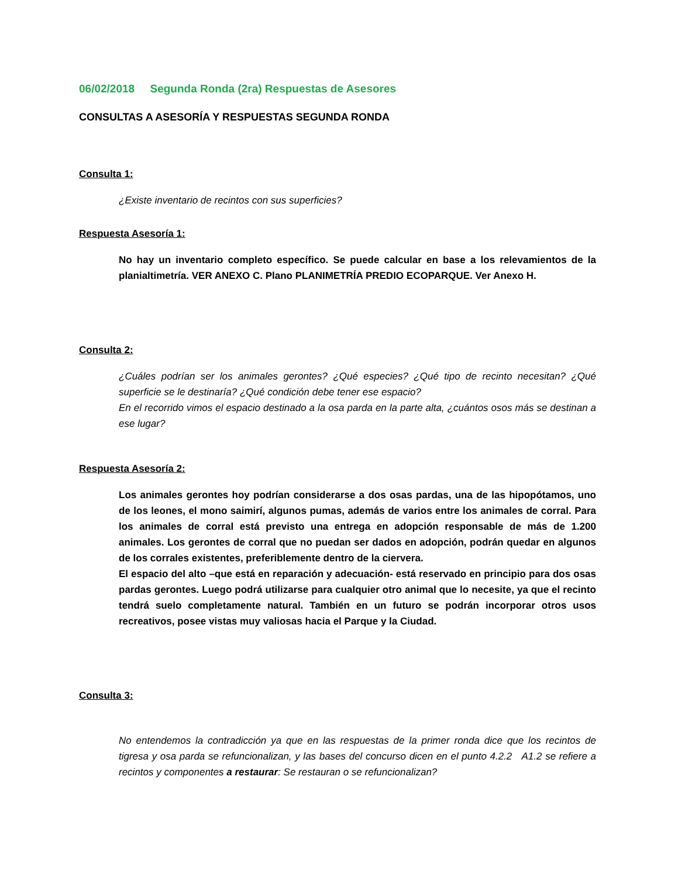06/02/2018 Segunda Ronda (2ra) Respuestas de Asesores
CONSULTAS A ASESORÍA Y RESPUESTAS SEGUNDA RONDA
Consulta 1:
¿Existe inventario de recintos con sus superficies?
Respuesta Asesoría 1:
No hay un inventario completo específico. Se puede calcular en base a los relevamientos de la planialtimetría. VER ANEXO C. Plano PLANIMETRÍA PREDIO ECOPARQUE. Ver Anexo H.
Consulta 2:
¿Cuáles podrían ser los animales gerontes? ¿Qué especies? ¿Qué tipo de recinto necesitan? ¿Qué superficie se le destinaría? ¿Qué condición debe tener ese espacio?
En el recorrido vimos el espacio destinado a la osa parda en la parte alta, ¿cuántos osos más se destinan a ese lugar?
Respuesta Asesoría 2:
Los animales gerontes hoy podrían considerarse a dos osas pardas, una de las hipopótamos, uno de los leones, el mono saimirí, algunos pumas, además de varios entre los animales de corral. Para los animales de corral está previsto una entrega en adopción responsable de más de 1.200 animales. Los gerontes de corral que no puedan ser dados en adopción, podrán quedar en algunos de los corrales existentes, preferiblemente dentro de la ciervera.
El espacio del alto –que está en reparación y adecuación- está reservado en principio para dos osas pardas gerontes. Luego podrá utilizarse para cualquier otro animal que lo necesite, ya que el recinto tendrá suelo completamente natural. También en un futuro se podrán incorporar otros usos recreativos, posee vistas muy valiosas hacia el Parque y la Ciudad.
Consulta 3:
No entendemos la contradicción ya que en las respuestas de la primer ronda dice que los recintos de tigresa y osa parda se refuncionalizan, y las bases del concurso dicen en el punto 4.2.2 A1.2 se refiere a recintos y componentes a restaurar: Se restauran o se refuncionalizan?